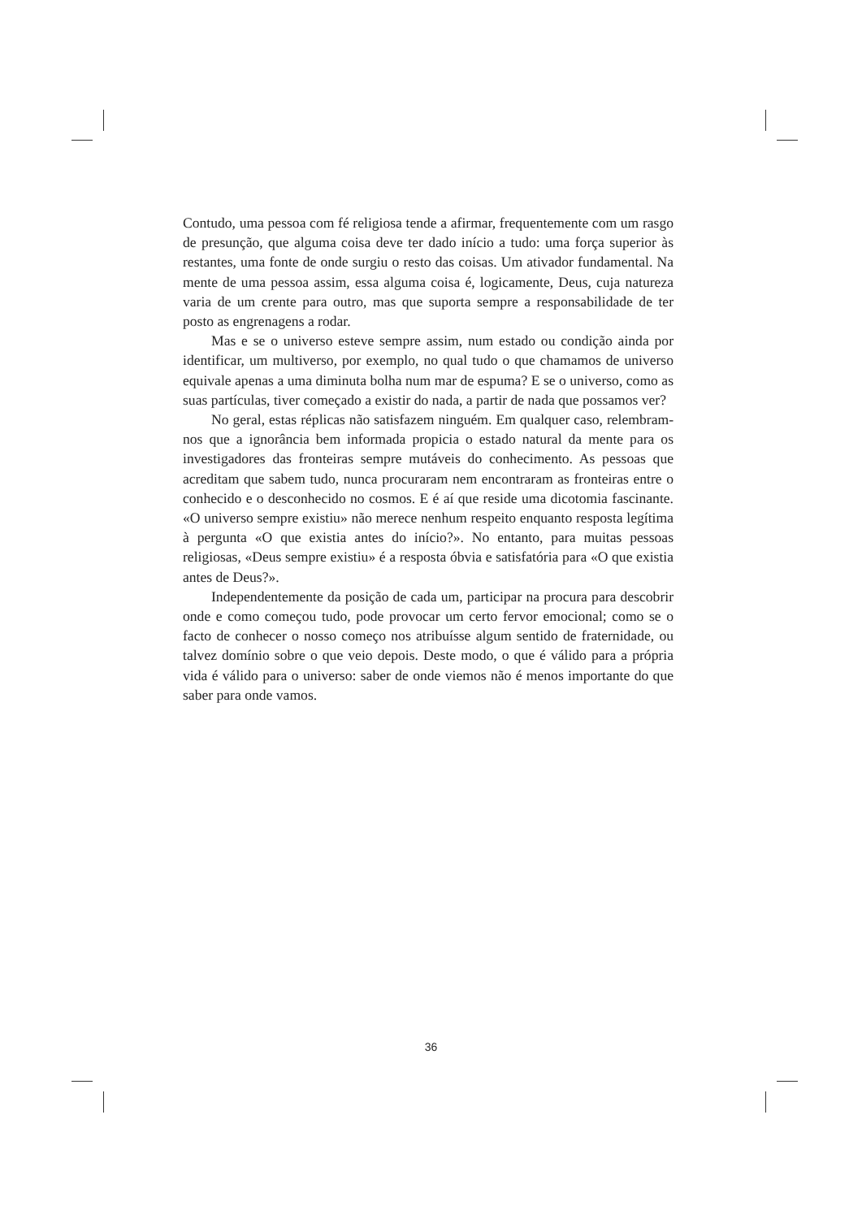Contudo, uma pessoa com fé religiosa tende a afirmar, frequentemente com um rasgo de presunção, que alguma coisa deve ter dado início a tudo: uma força superior às restantes, uma fonte de onde surgiu o resto das coisas. Um ativador fundamental. Na mente de uma pessoa assim, essa alguma coisa é, logicamente, Deus, cuja natureza varia de um crente para outro, mas que suporta sempre a responsabilidade de ter posto as engrenagens a rodar.
Mas e se o universo esteve sempre assim, num estado ou condição ainda por identificar, um multiverso, por exemplo, no qual tudo o que chamamos de universo equivale apenas a uma diminuta bolha num mar de espuma? E se o universo, como as suas partículas, tiver começado a existir do nada, a partir de nada que possamos ver?
No geral, estas réplicas não satisfazem ninguém. Em qualquer caso, relembram-nos que a ignorância bem informada propicia o estado natural da mente para os investigadores das fronteiras sempre mutáveis do conhecimento. As pessoas que acreditam que sabem tudo, nunca procuraram nem encontraram as fronteiras entre o conhecido e o desconhecido no cosmos. E é aí que reside uma dicotomia fascinante. «O universo sempre existiu» não merece nenhum respeito enquanto resposta legítima à pergunta «O que existia antes do início?». No entanto, para muitas pessoas religiosas, «Deus sempre existiu» é a resposta óbvia e satisfatória para «O que existia antes de Deus?».
Independentemente da posição de cada um, participar na procura para descobrir onde e como começou tudo, pode provocar um certo fervor emocional; como se o facto de conhecer o nosso começo nos atribuísse algum sentido de fraternidade, ou talvez domínio sobre o que veio depois. Deste modo, o que é válido para a própria vida é válido para o universo: saber de onde viemos não é menos importante do que saber para onde vamos.
36